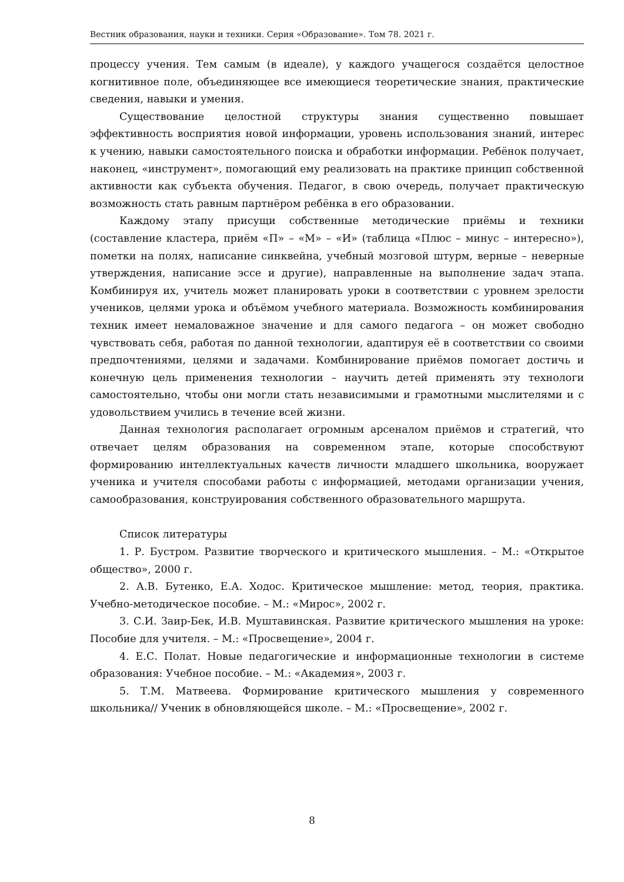Вестник образования, науки и техники. Серия «Образование». Том 78. 2021 г.
процессу учения. Тем самым (в идеале), у каждого учащегося создаётся целостное когнитивное поле, объединяющее все имеющиеся теоретические знания, практические сведения, навыки и умения.
Существование целостной структуры знания существенно повышает эффективность восприятия новой информации, уровень использования знаний, интерес к учению, навыки самостоятельного поиска и обработки информации. Ребёнок получает, наконец, «инструмент», помогающий ему реализовать на практике принцип собственной активности как субъекта обучения. Педагог, в свою очередь, получает практическую возможность стать равным партнёром ребёнка в его образовании.
Каждому этапу присущи собственные методические приёмы и техники (составление кластера, приём «П» – «М» – «И» (таблица «Плюс – минус – интересно»), пометки на полях, написание синквейна, учебный мозговой штурм, верные – неверные утверждения, написание эссе и другие), направленные на выполнение задач этапа. Комбинируя их, учитель может планировать уроки в соответствии с уровнем зрелости учеников, целями урока и объёмом учебного материала. Возможность комбинирования техник имеет немаловажное значение и для самого педагога – он может свободно чувствовать себя, работая по данной технологии, адаптируя её в соответствии со своими предпочтениями, целями и задачами. Комбинирование приёмов помогает достичь и конечную цель применения технологии – научить детей применять эту технологи самостоятельно, чтобы они могли стать независимыми и грамотными мыслителями и с удовольствием учились в течение всей жизни.
Данная технология располагает огромным арсеналом приёмов и стратегий, что отвечает целям образования на современном этапе, которые способствуют формированию интеллектуальных качеств личности младшего школьника, вооружает ученика и учителя способами работы с информацией, методами организации учения, самообразования, конструирования собственного образовательного маршрута.
Список литературы
1. Р. Бустром. Развитие творческого и критического мышления. – М.: «Открытое общество», 2000 г.
2. А.В. Бутенко, Е.А. Ходос. Критическое мышление: метод, теория, практика. Учебно-методическое пособие. – М.: «Мирос», 2002 г.
3. С.И. Заир-Бек, И.В. Муштавинская. Развитие критического мышления на уроке: Пособие для учителя. – М.: «Просвещение», 2004 г.
4. Е.С. Полат. Новые педагогические и информационные технологии в системе образования: Учебное пособие. – М.: «Академия», 2003 г.
5. Т.М. Матвеева. Формирование критического мышления у современного школьника// Ученик в обновляющейся школе. – М.: «Просвещение», 2002 г.
8